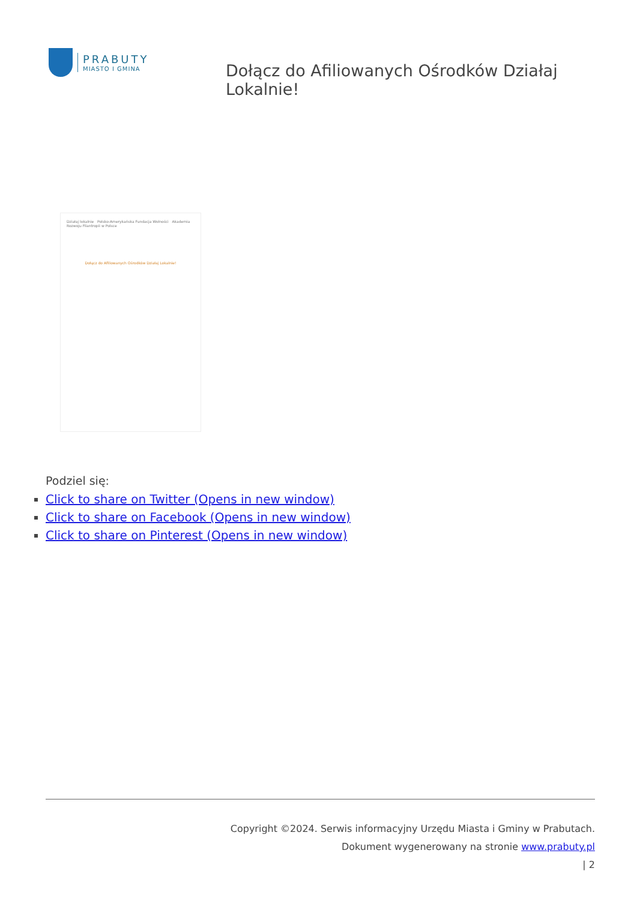PRABUTY
MIASTO I GMINA
Dołącz do Afiliowanych Ośrodków Działaj Lokalnie!
Działaj lokalnie Polsko-Amerykańska Fundacja Wolności Akademia Rozwoju Filantropii w Polsce
Dołącz do Afiliowanych Ośrodków Działaj Lokalnie!
Podziel się:
Click to share on Twitter (Opens in new window)
Click to share on Facebook (Opens in new window)
Click to share on Pinterest (Opens in new window)
Copyright ©2024. Serwis informacyjny Urzędu Miasta i Gminy w Prabutach.
Dokument wygenerowany na stronie www.prabuty.pl
| 2